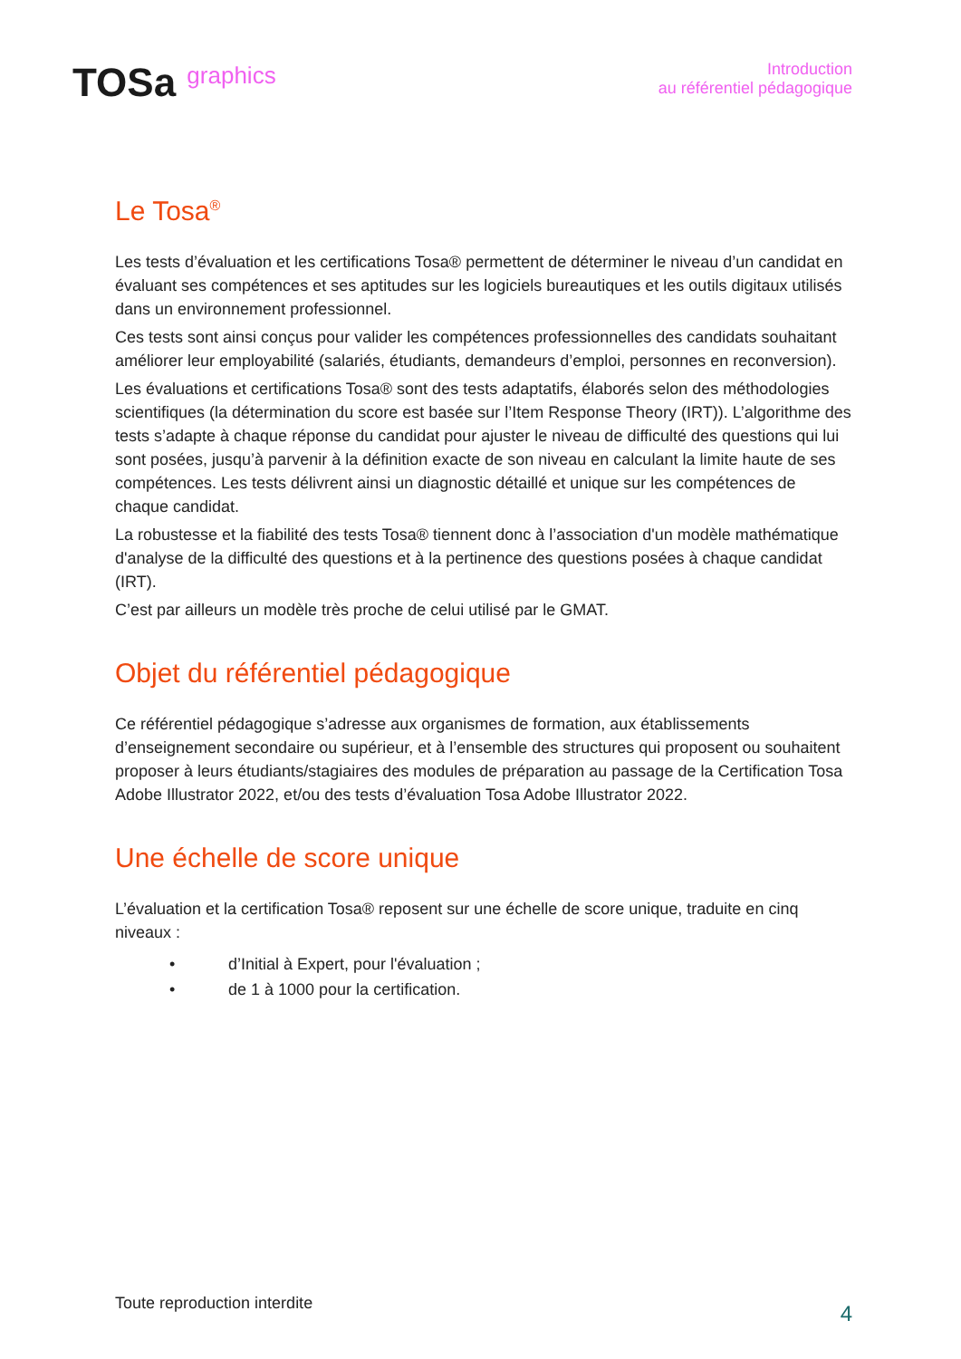TOSa graphics
Introduction
au référentiel pédagogique
Le Tosa<sup>®</sup>
Les tests d’évaluation et les certifications Tosa® permettent de déterminer le niveau d’un candidat en évaluant ses compétences et ses aptitudes sur les logiciels bureautiques et les outils digitaux utilisés dans un environnement professionnel.
Ces tests sont ainsi conçus pour valider les compétences professionnelles des candidats souhaitant améliorer leur employabilité (salariés, étudiants, demandeurs d’emploi, personnes en reconversion).
Les évaluations et certifications Tosa® sont des tests adaptatifs, élaborés selon des méthodologies scientifiques (la détermination du score est basée sur l’Item Response Theory (IRT)). L’algorithme des tests s’adapte à chaque réponse du candidat pour ajuster le niveau de difficulté des questions qui lui sont posées, jusqu’à parvenir à la définition exacte de son niveau en calculant la limite haute de ses compétences. Les tests délivrent ainsi un diagnostic détaillé et unique sur les compétences de chaque candidat.
La robustesse et la fiabilité des tests Tosa® tiennent donc à l’association d'un modèle mathématique d'analyse de la difficulté des questions et à la pertinence des questions posées à chaque candidat (IRT).
C’est par ailleurs un modèle très proche de celui utilisé par le GMAT.
Objet du référentiel pédagogique
Ce référentiel pédagogique s’adresse aux organismes de formation, aux établissements d’enseignement secondaire ou supérieur, et à l’ensemble des structures qui proposent ou souhaitent proposer à leurs étudiants/stagiaires des modules de préparation au passage de la Certification Tosa Adobe Illustrator 2022, et/ou des tests d’évaluation Tosa Adobe Illustrator 2022.
Une échelle de score unique
L’évaluation et la certification Tosa® reposent sur une échelle de score unique, traduite en cinq niveaux :
• d’Initial à Expert, pour l'évaluation ;
• de 1 à 1000 pour la certification.
Toute reproduction interdite
4